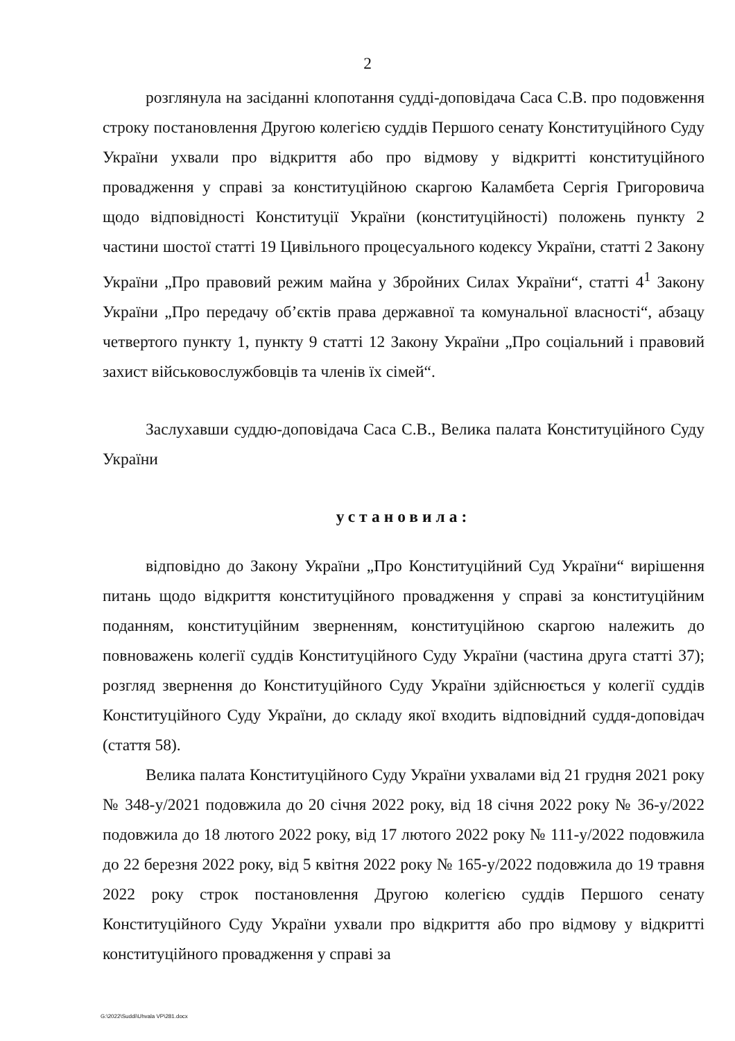2
розглянула на засіданні клопотання судді-доповідача Саса С.В. про подовження строку постановлення Другою колегією суддів Першого сенату Конституційного Суду України ухвали про відкриття або про відмову у відкритті конституційного провадження у справі за конституційною скаргою Каламбета Сергія Григоровича щодо відповідності Конституції України (конституційності) положень пункту 2 частини шостої статті 19 Цивільного процесуального кодексу України, статті 2 Закону України „Про правовий режим майна у Збройних Силах України“, статті 4<sup>1</sup> Закону України „Про передачу об’єктів права державної та комунальної власності“, абзацу четвертого пункту 1, пункту 9 статті 12 Закону України „Про соціальний і правовий захист військовослужбовців та членів їх сімей“.
Заслухавши суддю-доповідача Саса С.В., Велика палата Конституційного Суду України
установила:
відповідно до Закону України „Про Конституційний Суд України“ вирішення питань щодо відкриття конституційного провадження у справі за конституційним поданням, конституційним зверненням, конституційною скаргою належить до повноважень колегії суддів Конституційного Суду України (частина друга статті 37); розгляд звернення до Конституційного Суду України здійснюється у колегії суддів Конституційного Суду України, до складу якої входить відповідний суддя-доповідач (стаття 58).
Велика палата Конституційного Суду України ухвалами від 21 грудня 2021 року № 348-у/2021 подовжила до 20 січня 2022 року, від 18 січня 2022 року № 36-у/2022 подовжила до 18 лютого 2022 року, від 17 лютого 2022 року № 111-у/2022 подовжила до 22 березня 2022 року, від 5 квітня 2022 року № 165-у/2022 подовжила до 19 травня 2022 року строк постановлення Другою колегією суддів Першого сенату Конституційного Суду України ухвали про відкриття або про відмову у відкритті конституційного провадження у справі за
G:\2022\Suddi\Uhvala VP\281.docx